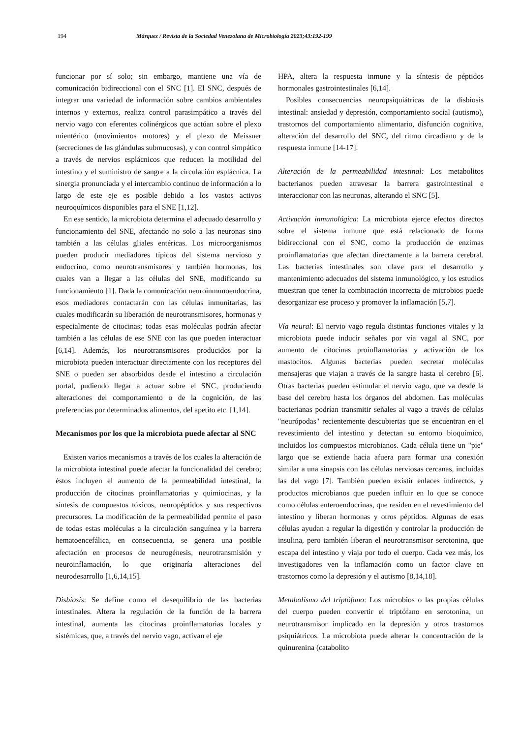194 Márquez / Revista de la Sociedad Venezolana de Microbiología 2023;43:192-199
funcionar por sí solo; sin embargo, mantiene una vía de comunicación bidireccional con el SNC [1]. El SNC, después de integrar una variedad de información sobre cambios ambientales internos y externos, realiza control parasimpático a través del nervio vago con eferentes colinérgicos que actúan sobre el plexo mientérico (movimientos motores) y el plexo de Meissner (secreciones de las glándulas submucosas), y con control simpático a través de nervios esplácnicos que reducen la motilidad del intestino y el suministro de sangre a la circulación esplácnica. La sinergia pronunciada y el intercambio continuo de información a lo largo de este eje es posible debido a los vastos activos neuroquímicos disponibles para el SNE [1,12].
En ese sentido, la microbiota determina el adecuado desarrollo y funcionamiento del SNE, afectando no solo a las neuronas sino también a las células gliales entéricas. Los microorganismos pueden producir mediadores típicos del sistema nervioso y endocrino, como neurotransmisores y también hormonas, los cuales van a llegar a las células del SNE, modificando su funcionamiento [1]. Dada la comunicación neuroinmunoendocrina, esos mediadores contactarán con las células inmunitarias, las cuales modificarán su liberación de neurotransmisores, hormonas y especialmente de citocinas; todas esas moléculas podrán afectar también a las células de ese SNE con las que pueden interactuar [6,14]. Además, los neurotransmisores producidos por la microbiota pueden interactuar directamente con los receptores del SNE o pueden ser absorbidos desde el intestino a circulación portal, pudiendo llegar a actuar sobre el SNC, produciendo alteraciones del comportamiento o de la cognición, de las preferencias por determinados alimentos, del apetito etc. [1,14].
Mecanismos por los que la microbiota puede afectar al SNC
Existen varios mecanismos a través de los cuales la alteración de la microbiota intestinal puede afectar la funcionalidad del cerebro; éstos incluyen el aumento de la permeabilidad intestinal, la producción de citocinas proinflamatorias y quimiocinas, y la síntesis de compuestos tóxicos, neuropéptidos y sus respectivos precursores. La modificación de la permeabilidad permite el paso de todas estas moléculas a la circulación sanguínea y la barrera hematoencefálica, en consecuencia, se genera una posible afectación en procesos de neurogénesis, neurotransmisión y neuroinflamación, lo que originaría alteraciones del neurodesarrollo [1,6,14,15].
Disbiosis: Se define como el desequilibrio de las bacterias intestinales. Altera la regulación de la función de la barrera intestinal, aumenta las citocinas proinflamatorias locales y sistémicas, que, a través del nervio vago, activan el eje
HPA, altera la respuesta inmune y la síntesis de péptidos hormonales gastrointestinales [6,14].
Posibles consecuencias neuropsiquiátricas de la disbiosis intestinal: ansiedad y depresión, comportamiento social (autismo), trastornos del comportamiento alimentario, disfunción cognitiva, alteración del desarrollo del SNC, del ritmo circadiano y de la respuesta inmune [14-17].
Alteración de la permeabilidad intestinal: Los metabolitos bacterianos pueden atravesar la barrera gastrointestinal e interaccionar con las neuronas, alterando el SNC [5].
Activación inmunológica: La microbiota ejerce efectos directos sobre el sistema inmune que está relacionado de forma bidireccional con el SNC, como la producción de enzimas proinflamatorias que afectan directamente a la barrera cerebral. Las bacterias intestinales son clave para el desarrollo y mantenimiento adecuados del sistema inmunológico, y los estudios muestran que tener la combinación incorrecta de microbios puede desorganizar ese proceso y promover la inflamación [5,7].
Vía neural: El nervio vago regula distintas funciones vitales y la microbiota puede inducir señales por vía vagal al SNC, por aumento de citocinas proinflamatorias y activación de los mastocitos. Algunas bacterias pueden secretar moléculas mensajeras que viajan a través de la sangre hasta el cerebro [6]. Otras bacterias pueden estimular el nervio vago, que va desde la base del cerebro hasta los órganos del abdomen. Las moléculas bacterianas podrían transmitir señales al vago a través de células "neurópodas" recientemente descubiertas que se encuentran en el revestimiento del intestino y detectan su entorno bioquímico, incluidos los compuestos microbianos. Cada célula tiene un "pie" largo que se extiende hacia afuera para formar una conexión similar a una sinapsis con las células nerviosas cercanas, incluidas las del vago [7]. También pueden existir enlaces indirectos, y productos microbianos que pueden influir en lo que se conoce como células enteroendocrinas, que residen en el revestimiento del intestino y liberan hormonas y otros péptidos. Algunas de esas células ayudan a regular la digestión y controlar la producción de insulina, pero también liberan el neurotransmisor serotonina, que escapa del intestino y viaja por todo el cuerpo. Cada vez más, los investigadores ven la inflamación como un factor clave en trastornos como la depresión y el autismo [8,14,18].
Metabolismo del triptófano: Los microbios o las propias células del cuerpo pueden convertir el triptófano en serotonina, un neurotransmisor implicado en la depresión y otros trastornos psiquiátricos. La microbiota puede alterar la concentración de la quinurenina (catabolito